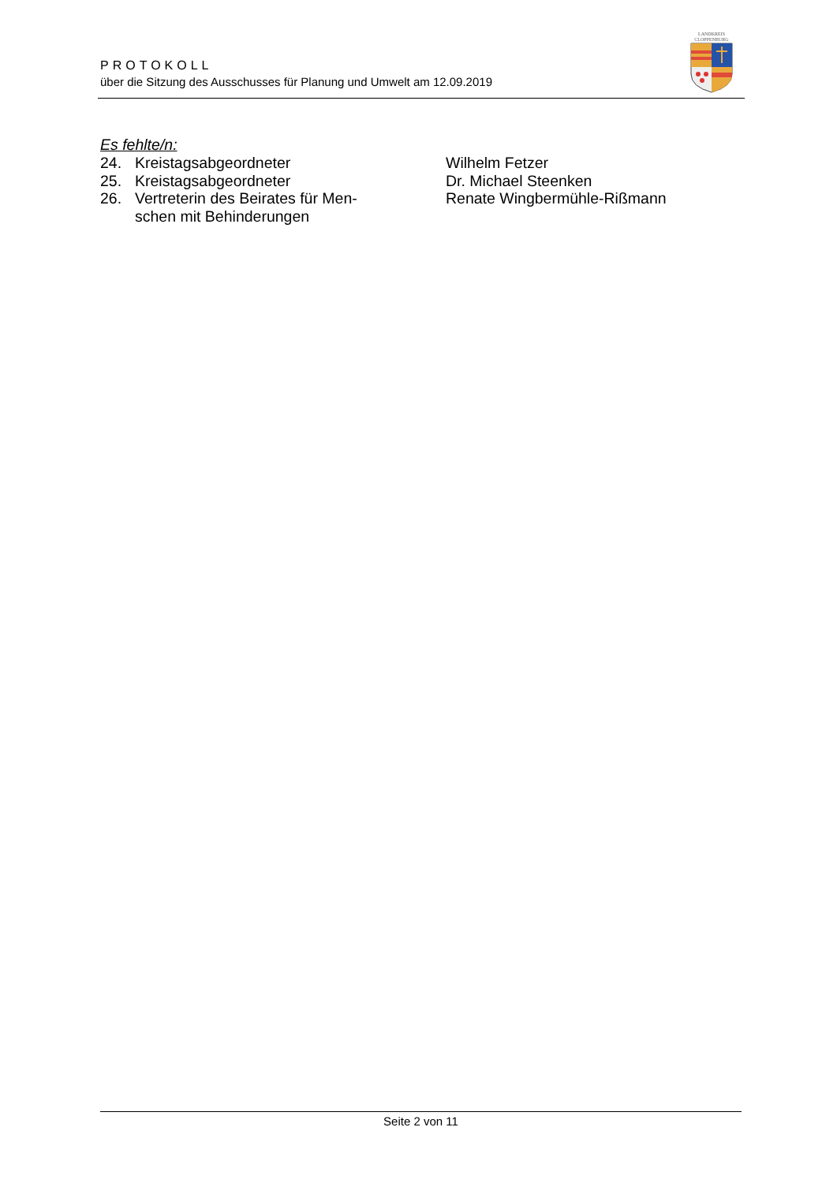PROTOKOLL
über die Sitzung des Ausschusses für Planung und Umwelt am 12.09.2019
LANDKREIS
CLOPPENBURG
Es fehlte/n:
| 24. | Kreistagsabgeordneter | Wilhelm Fetzer |
| 25. | Kreistagsabgeordneter | Dr. Michael Steenken |
| 26. | Vertreterin des Beirates für Men- schen mit Behinderungen | Renate Wingbermühle-Rißmann |
Seite 2 von 11